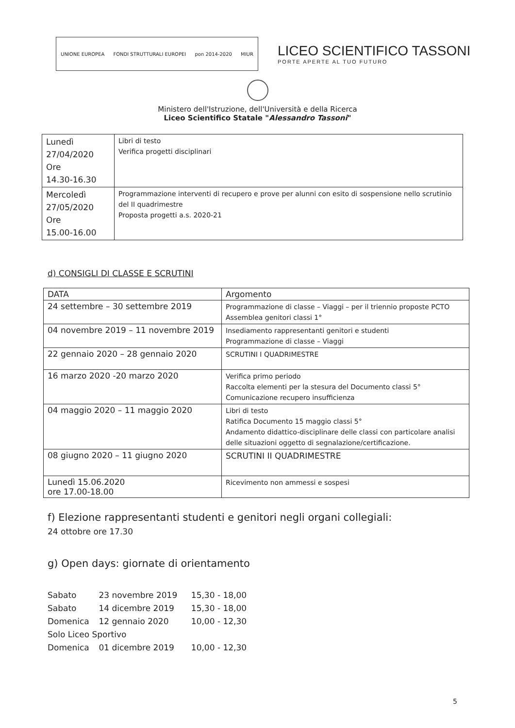UNIONE EUROPEA FONDI STRUTTURALI EUROPEI pon 2014-2020 MIUR
LICEO SCIENTIFICO TASSONI
PORTE APERTE AL TUO FUTURO
Ministero dell'Istruzione, dell'Università e della Ricerca
Liceo Scientifico Statale "Alessandro Tassoni"
| Lunedì 27/04/2020 Ore 14.30-16.30 | Libri di testo Verifica progetti disciplinari |
| Mercoledì 27/05/2020 Ore 15.00-16.00 | Programmazione interventi di recupero e prove per alunni con esito di sospensione nello scrutinio del II quadrimestre Proposta progetti a.s. 2020-21 |
d) CONSIGLI DI CLASSE E SCRUTINI
| DATA | Argomento |
| --- | --- |
| 24 settembre – 30 settembre 2019 | Programmazione di classe – Viaggi – per il triennio proposte PCTO Assemblea genitori classi 1° |
| 04 novembre 2019 – 11 novembre 2019 | Insediamento rappresentanti genitori e studenti Programmazione di classe – Viaggi |
| 22 gennaio 2020 – 28 gennaio 2020 | SCRUTINI I QUADRIMESTRE |
| 16 marzo 2020 -20 marzo 2020 | Verifica primo periodo Raccolta elementi per la stesura del Documento classi 5° Comunicazione recupero insufficienza |
| 04 maggio 2020 – 11 maggio 2020 | Libri di testo Ratifica Documento 15 maggio classi 5° Andamento didattico-disciplinare delle classi con particolare analisi delle situazioni oggetto di segnalazione/certificazione. |
| 08 giugno 2020 – 11 giugno 2020 | SCRUTINI II QUADRIMESTRE |
| Lunedì 15.06.2020 ore 17.00-18.00 | Ricevimento non ammessi e sospesi |
f) Elezione rappresentanti studenti e genitori negli organi collegiali:
24 ottobre ore 17.30
g) Open days: giornate di orientamento
Sabato 23 novembre 2019 15,30 - 18,00
Sabato 14 dicembre 2019 15,30 - 18,00
Domenica 12 gennaio 2020 10,00 - 12,30
Solo Liceo Sportivo
Domenica 01 dicembre 2019 10,00 - 12,30
5